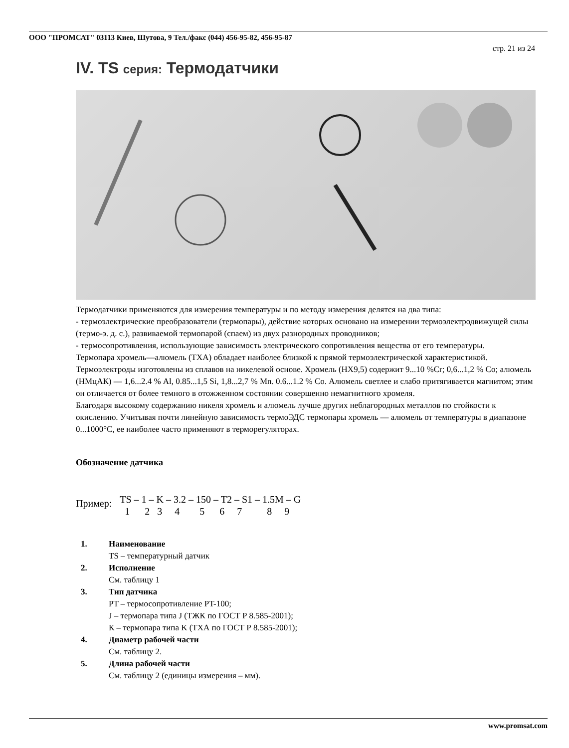ООО "ПРОМСАТ" 03113 Киев, Шутова, 9 Тел./факс (044) 456-95-82, 456-95-87
стр. 21 из 24
IV. TS серия: Термодатчики
Термодатчики применяются для измерения температуры и по методу измерения делятся на два типа:
- термоэлектрические преобразователи (термопары), действие которых основано на измерении термоэлектродвижущей силы (термо-э. д. с.), развиваемой термопарой (спаем) из двух разнородных проводников;
- термосопротивления, использующие зависимость электрического сопротивления вещества от его температуры.
Термопара хромель—алюмель (ТХА) обладает наиболее близкой к прямой термоэлектрической характеристикой. Термоэлектроды изготовлены из сплавов на никелевой основе. Хромель (НХ9,5) содержит 9...10 %Cr; 0,6...1,2 % Co; алюмель (НМцАК) — 1,6...2.4 % Al, 0.85...1,5 Si, 1,8...2,7 % Mn. 0.6...1.2 % Co. Алюмель светлее и слабо притягивается магнитом; этим он отличается от более темного в отожженном состоянии совершенно немагнитного хромеля.
Благодаря высокому содержанию никеля хромель и алюмель лучше других неблагородных металлов по стойкости к окислению. Учитывая почти линейную зависимость термоЭДС термопары хромель — алюмель от температуры в диапазоне 0...1000°С, ее наиболее часто применяют в терморегуляторах.
Обозначение датчика
Пример:
TS – 1 – K – 3.2 – 150 – T2 – S1 – 1.5M – G 1 2 3 4 5 6 7 8 9
1. Наименование
TS – температурный датчик
2. Исполнение
См. таблицу 1
3. Тип датчика
PT – термосопротивление PT-100;
J – термопара типа J (ТЖК по ГОСТ Р 8.585-2001);
К – термопара типа K (ТХА по ГОСТ Р 8.585-2001);
4. Диаметр рабочей части
См. таблицу 2.
5. Длина рабочей части
См. таблицу 2 (единицы измерения – мм).
www.promsat.com